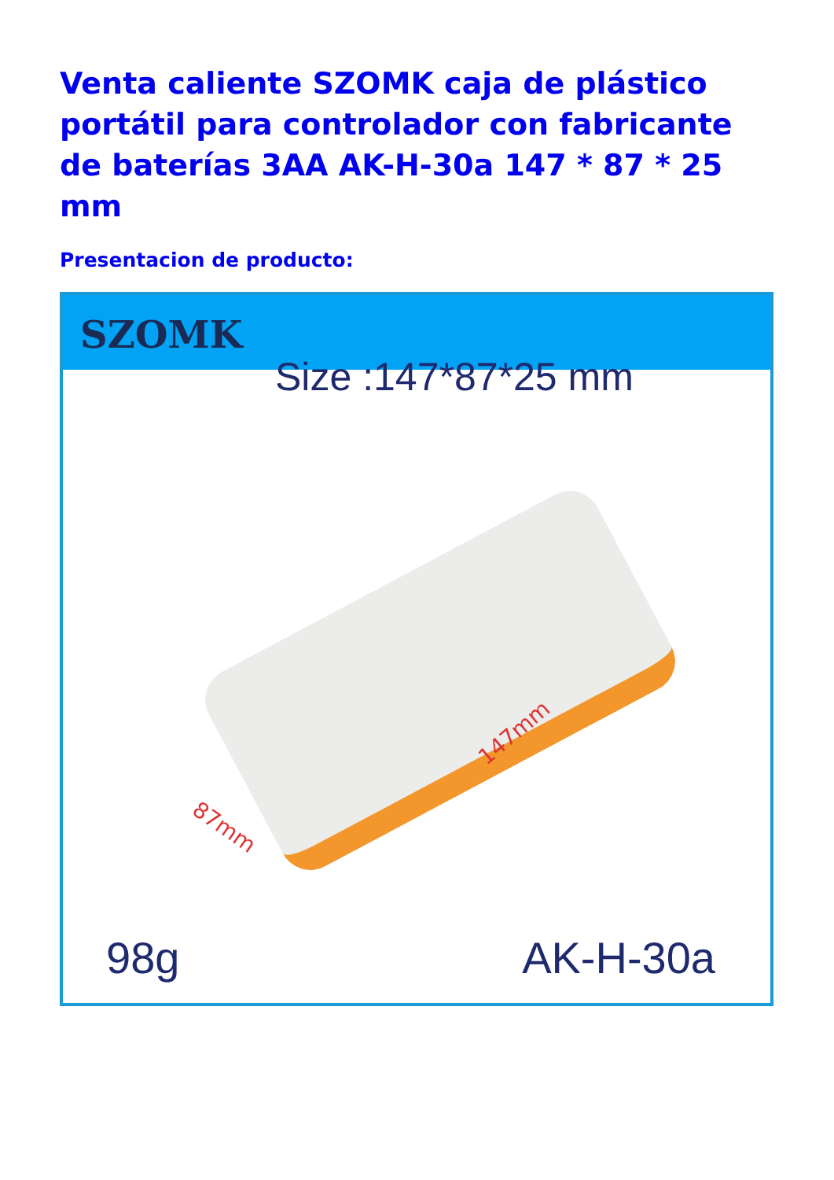Venta caliente SZOMK caja de plástico portátil para controlador con fabricante de baterías 3AA AK-H-30a 147 * 87 * 25 mm
Presentacion de producto:
SZOMK
Size :147*87*25 mm
87mm
147mm
98g AK-H-30a